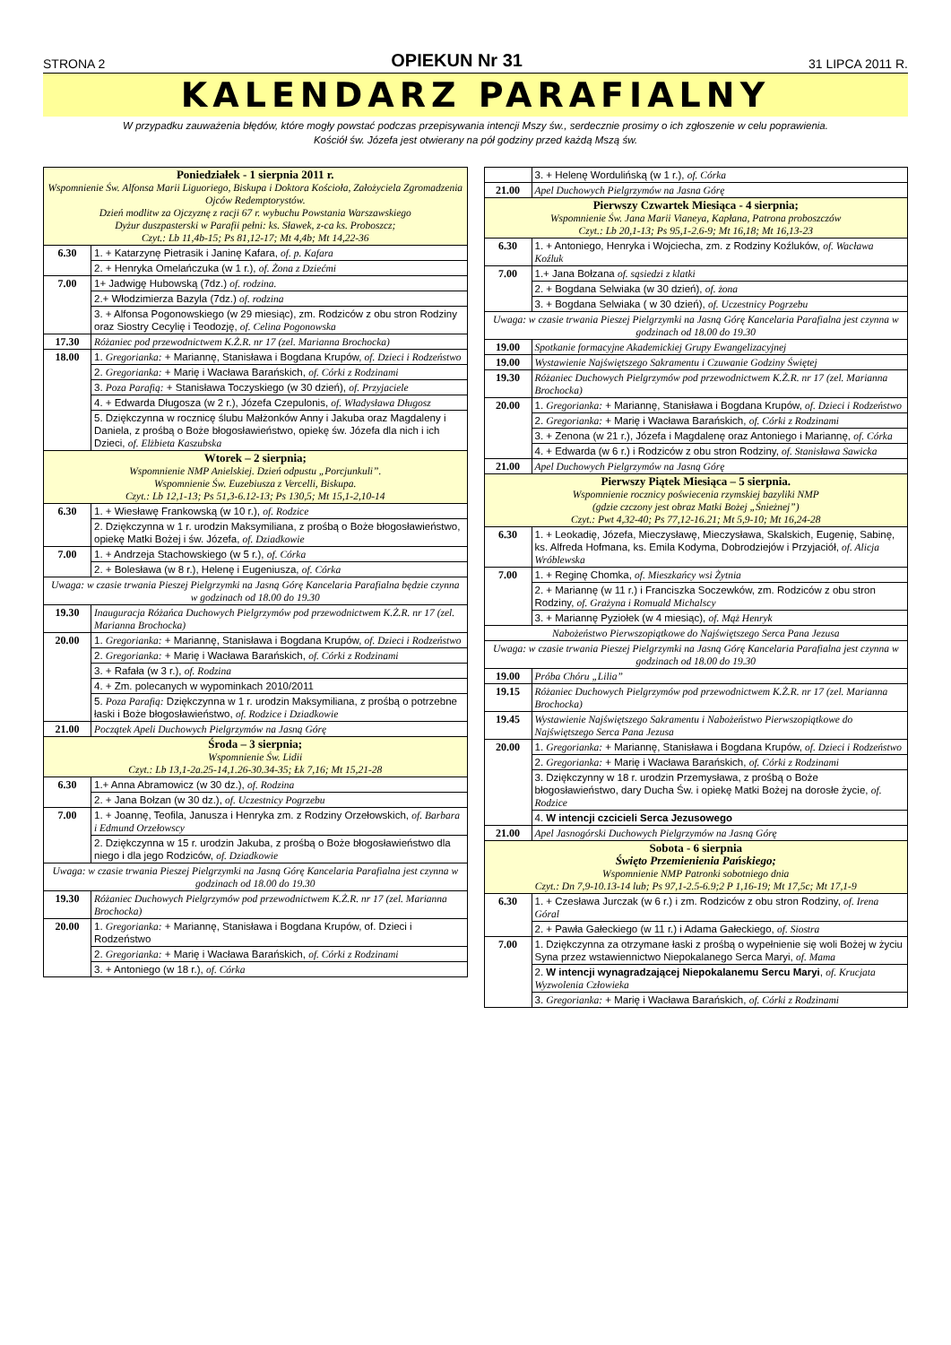STRONA 2 OPIEKUN Nr 31 31 LIPCA 2011 R.
KALENDARZ PARAFIALNY
W przypadku zauważenia błędów, które mogły powstać podczas przepisywania intencji Mszy św., serdecznie prosimy o ich zgłoszenie w celu poprawienia.
Kościół św. Józefa jest otwierany na pół godziny przed każdą Mszą św.
| Poniedziałek - 1 sierpnia 2011 r. Wspomnienie Św. Alfonsa Marii Liguoriego, Biskupa i Doktora Kościoła, Założyciela Zgromadzenia Ojców Redemptorystów. Dzień modlitw za Ojczyznę z racji 67 r. wybuchu Powstania Warszawskiego Dyżur duszpasterski w Parafii pełni: ks. Sławek, z-ca ks. Proboszcz; Czyt.: Lb 11,4b-15; Ps 81,12-17; Mt 4,4b; Mt 14,22-36 | |
| 6.30 | 1. + Katarzynę Pietrasik i Janinę Kafara, of. p. Kafara |
| | 2. + Henryka Omelańczuka (w 1 r.), of. Żona z Dziećmi |
| 7.00 | 1+ Jadwigę Hubowską (7dz.) of. rodzina. |
| | 2.+ Włodzimierza Bazyla (7dz.) of. rodzina |
| | 3. + Alfonsa Pogonowskiego (w 29 miesiąc), zm. Rodziców z obu stron Rodziny oraz Siostry Cecylię i Teodozję, of. Celina Pogonowska |
| 17.30 | Różaniec pod przewodnictwem K.Ż.R. nr 17 (zel. Marianna Brochocka) |
| 18.00 | 1. Gregorianka: + Mariannę, Stanisława i Bogdana Krupów, of. Dzieci i Rodzeństwo |
| | 2. Gregorianka: + Marię i Wacława Barańskich, of. Córki z Rodzinami |
| | 3. Poza Parafią: + Stanisława Toczyskiego (w 30 dzień), of. Przyjaciele |
| | 4. + Edwarda Długosza (w 2 r.), Józefa Czepulonis, of. Władysława Długosz |
| | 5. Dziękczynna w rocznicę ślubu Małżonków Anny i Jakuba oraz Magdaleny i Daniela, z prośbą o Boże błogosławieństwo, opiekę św. Józefa dla nich i ich Dzieci, of. Elżbieta Kaszubska |
| Wtorek – 2 sierpnia; Wspomnienie NMP Anielskiej. Dzień odpustu „Porcjunkuli”. Wspomnienie Św. Euzebiusza z Vercelli, Biskupa. Czyt.: Lb 12,1-13; Ps 51,3-6.12-13; Ps 130,5; Mt 15,1-2,10-14 | |
| 6.30 | 1. + Wiesławę Frankowską (w 10 r.), of. Rodzice |
| | 2. Dziękczynna w 1 r. urodzin Maksymiliana, z prośbą o Boże błogosławieństwo, opiekę Matki Bożej i św. Józefa, of. Dziadkowie |
| 7.00 | 1. + Andrzeja Stachowskiego (w 5 r.), of. Córka |
| | 2. + Bolesława (w 8 r.), Helenę i Eugeniusza, of. Córka |
| Uwaga: w czasie trwania Pieszej Pielgrzymki na Jasną Górę Kancelaria Parafialna będzie czynna w godzinach od 18.00 do 19.30 | |
| 19.30 | Inauguracja Różańca Duchowych Pielgrzymów pod przewodnictwem K.Ż.R. nr 17 (zel. Marianna Brochocka) |
| 20.00 | 1. Gregorianka: + Mariannę, Stanisława i Bogdana Krupów, of. Dzieci i Rodzeństwo |
| | 2. Gregorianka: + Marię i Wacława Barańskich, of. Córki z Rodzinami |
| | 3. + Rafała (w 3 r.), of. Rodzina |
| | 4. + Zm. polecanych w wypominkach 2010/2011 |
| | 5. Poza Parafią: Dziękczynna w 1 r. urodzin Maksymiliana, z prośbą o potrzebne łaski i Boże błogosławieństwo, of. Rodzice i Dziadkowie |
| 21.00 | Początek Apeli Duchowych Pielgrzymów na Jasną Górę |
| Środa – 3 sierpnia; Wspomnienie Św. Lidii Czyt.: Lb 13,1-2a.25-14,1.26-30.34-35; Łk 7,16; Mt 15,21-28 | |
| 6.30 | 1.+ Anna Abramowicz (w 30 dz.), of. Rodzina |
| | 2. + Jana Bołzan (w 30 dz.), of. Uczestnicy Pogrzebu |
| 7.00 | 1. + Joannę, Teofila, Janusza i Henryka zm. z Rodziny Orzełowskich, of. Barbara i Edmund Orzełowscy |
| | 2. Dziękczynna w 15 r. urodzin Jakuba, z prośbą o Boże błogosławieństwo dla niego i dla jego Rodziców, of. Dziadkowie |
| Uwaga: w czasie trwania Pieszej Pielgrzymki na Jasną Górę Kancelaria Parafialna jest czynna w godzinach od 18.00 do 19.30 | |
| 19.30 | Różaniec Duchowych Pielgrzymów pod przewodnictwem K.Ż.R. nr 17 (zel. Marianna Brochocka) |
| 20.00 | 1. Gregorianka: + Mariannę, Stanisława i Bogdana Krupów, of. Dzieci i Rodzeństwo |
| | 2. Gregorianka: + Marię i Wacława Barańskich, of. Córki z Rodzinami |
| | 3. + Antoniego (w 18 r.), of. Córka |
| | 3. + Helenę Wordulińską (w 1 r.), of. Córka |
| 21.00 | Apel Duchowych Pielgrzymów na Jasna Górę |
| Pierwszy Czwartek Miesiąca - 4 sierpnia; Wspomnienie Św. Jana Marii Vianeya, Kapłana, Patrona proboszczów Czyt.: Lb 20,1-13; Ps 95,1-2.6-9; Mt 16,18; Mt 16,13-23 | |
| 6.30 | 1. + Antoniego, Henryka i Wojciecha, zm. z Rodziny Koźluków, of. Wacława Koźluk |
| 7.00 | 1.+ Jana Bołzana of. sąsiedzi z klatki |
| | 2. + Bogdana Selwiaka (w 30 dzień), of. żona |
| | 3. + Bogdana Selwiaka ( w 30 dzień), of. Uczestnicy Pogrzebu |
| Uwaga: w czasie trwania Pieszej Pielgrzymki na Jasną Górę Kancelaria Parafialna jest czynna w godzinach od 18.00 do 19.30 | |
| 19.00 | Spotkanie formacyjne Akademickiej Grupy Ewangelizacyjnej |
| 19.00 | Wystawienie Najświętszego Sakramentu i Czuwanie Godziny Świętej |
| 19.30 | Różaniec Duchowych Pielgrzymów pod przewodnictwem K.Ż.R. nr 17 (zel. Marianna Brochocka) |
| 20.00 | 1. Gregorianka: + Mariannę, Stanisława i Bogdana Krupów, of. Dzieci i Rodzeństwo |
| | 2. Gregorianka: + Marię i Wacława Barańskich, of. Córki z Rodzinami |
| | 3. + Zenona (w 21 r.), Józefa i Magdalenę oraz Antoniego i Mariannę, of. Córka |
| | 4. + Edwarda (w 6 r.) i Rodziców z obu stron Rodziny, of. Stanisława Sawicka |
| 21.00 | Apel Duchowych Pielgrzymów na Jasną Górę |
| Pierwszy Piątek Miesiąca – 5 sierpnia. Wspomnienie rocznicy poświecenia rzymskiej bazyliki NMP (gdzie czczony jest obraz Matki Bożej „Śnieżnej”) Czyt.: Pwt 4,32-40; Ps 77,12-16.21; Mt 5,9-10; Mt 16,24-28 | |
| 6.30 | 1. + Leokadię, Józefa, Mieczysławę, Mieczysława, Skalskich, Eugenię, Sabinę, ks. Alfreda Hofmana, ks. Emila Kodyma, Dobrodziejów i Przyjaciół, of. Alicja Wróblewska |
| 7.00 | 1. + Reginę Chomka, of. Mieszkańcy wsi Żytnia |
| | 2. + Mariannę (w 11 r.) i Franciszka Soczewków, zm. Rodziców z obu stron Rodziny, of. Grażyna i Romuald Michalscy |
| | 3. + Mariannę Pyziołek (w 4 miesiąc), of. Mąż Henryk |
| Nabożeństwo Pierwszopiątkowe do Najświętszego Serca Pana Jezusa | |
| Uwaga: w czasie trwania Pieszej Pielgrzymki na Jasną Górę Kancelaria Parafialna jest czynna w godzinach od 18.00 do 19.30 | |
| 19.00 | Próba Chóru „Lilia” |
| 19.15 | Różaniec Duchowych Pielgrzymów pod przewodnictwem K.Ż.R. nr 17 (zel. Marianna Brochocka) |
| 19.45 | Wystawienie Najświętszego Sakramentu i Nabożeństwo Pierwszopiątkowe do Najświętszego Serca Pana Jezusa |
| 20.00 | 1. Gregorianka: + Mariannę, Stanisława i Bogdana Krupów, of. Dzieci i Rodzeństwo |
| | 2. Gregorianka: + Marię i Wacława Barańskich, of. Córki z Rodzinami |
| | 3. Dziękczynny w 18 r. urodzin Przemysława, z prośbą o Boże błogosławieństwo, dary Ducha Św. i opiekę Matki Bożej na dorosłe życie, of. Rodzice |
| | 4. W intencji czcicieli Serca Jezusowego |
| 21.00 | Apel Jasnogórski Duchowych Pielgrzymów na Jasną Górę |
| Sobota - 6 sierpnia Święto Przemienienia Pańskiego; Wspomnienie NMP Patronki sobotniego dnia Czyt.: Dn 7,9-10.13-14 lub; Ps 97,1-2.5-6.9;2 P 1,16-19; Mt 17,5c; Mt 17,1-9 | |
| 6.30 | 1. + Czesława Jurczak (w 6 r.) i zm. Rodziców z obu stron Rodziny, of. Irena Góral |
| | 2. + Pawła Gałeckiego (w 11 r.) i Adama Gałeckiego, of. Siostra |
| 7.00 | 1. Dziękczynna za otrzymane łaski z prośbą o wypełnienie się woli Bożej w życiu Syna przez wstawiennictwo Niepokalanego Serca Maryi, of. Mama |
| | 2. W intencji wynagradzającej Niepokalanemu Sercu Maryi , of. Krucjata Wyzwolenia Człowieka |
| | 3. Gregorianka: + Marię i Wacława Barańskich, of. Córki z Rodzinami |